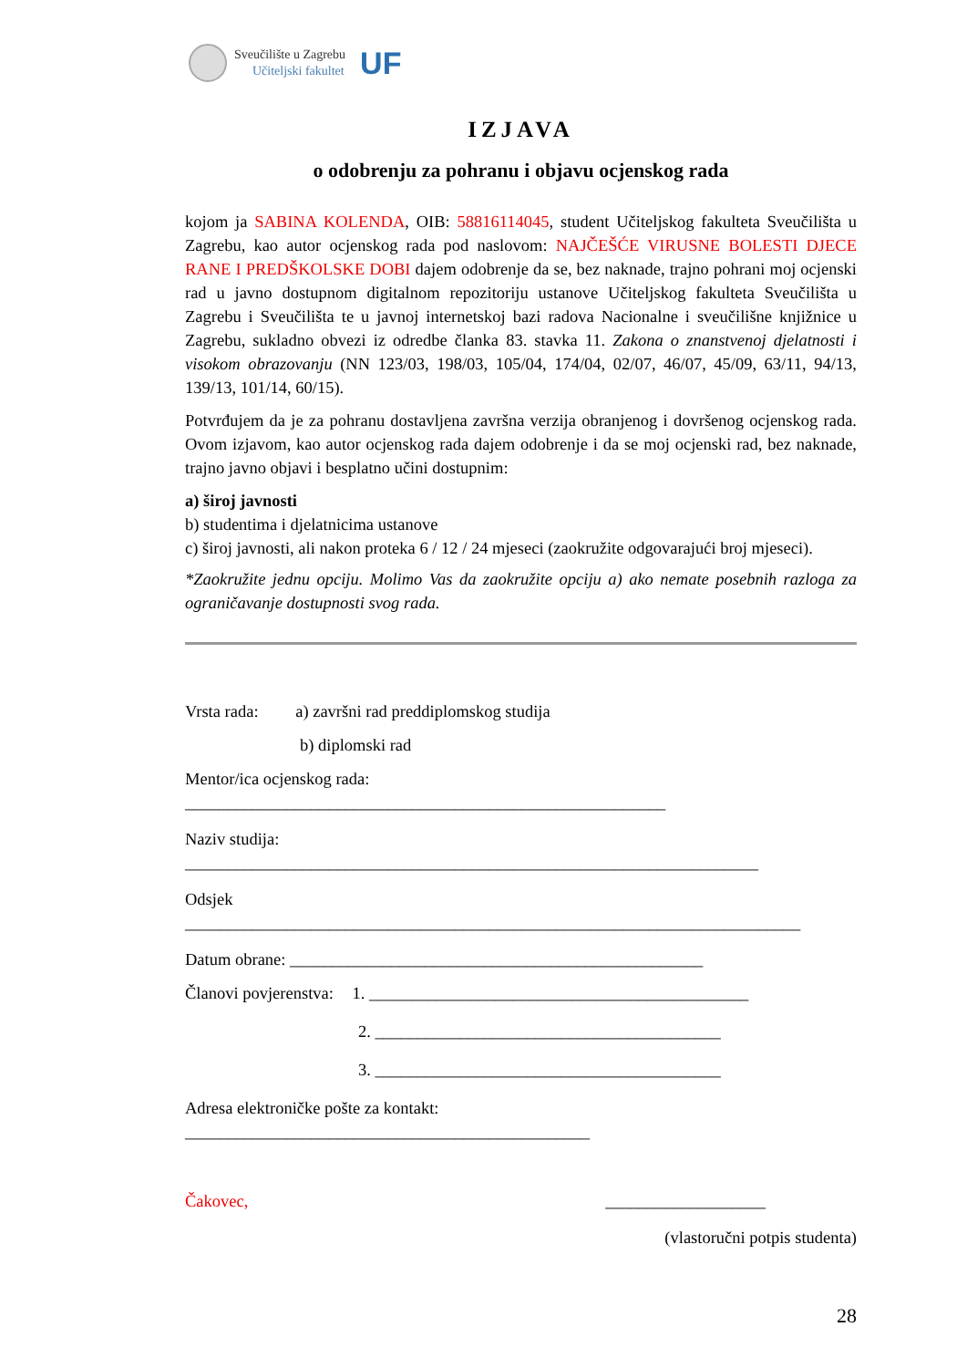Sveučilište u Zagrebu
Učiteljski fakultet
UF
IZJAVA
o odobrenju za pohranu i objavu ocjenskog rada
kojom ja SABINA KOLENDA, OIB: 58816114045, student Učiteljskog fakulteta Sveučilišta u Zagrebu, kao autor ocjenskog rada pod naslovom: NAJČEŠĆE VIRUSNE BOLESTI DJECE RANE I PREDŠKOLSKE DOBI dajem odobrenje da se, bez naknade, trajno pohrani moj ocjenski rad u javno dostupnom digitalnom repozitoriju ustanove Učiteljskog fakulteta Sveučilišta u Zagrebu i Sveučilišta te u javnoj internetskoj bazi radova Nacionalne i sveučilišne knjižnice u Zagrebu, sukladno obvezi iz odredbe članka 83. stavka 11. Zakona o znanstvenoj djelatnosti i visokom obrazovanju (NN 123/03, 198/03, 105/04, 174/04, 02/07, 46/07, 45/09, 63/11, 94/13, 139/13, 101/14, 60/15).
Potvrđujem da je za pohranu dostavljena završna verzija obranjenog i dovršenog ocjenskog rada. Ovom izjavom, kao autor ocjenskog rada dajem odobrenje i da se moj ocjenski rad, bez naknade, trajno javno objavi i besplatno učini dostupnim:
a) široj javnosti
b) studentima i djelatnicima ustanove
c) široj javnosti, ali nakon proteka 6 / 12 / 24 mjeseci (zaokružite odgovarajući broj mjeseci).
*Zaokružite jednu opciju. Molimo Vas da zaokružite opciju a) ako nemate posebnih razloga za ograničavanje dostupnosti svog rada.
Vrsta rada: a) završni rad preddiplomskog studija
b) diplomski rad
Mentor/ica ocjenskog rada:
_________________________________________________________
Naziv studija:
____________________________________________________________________
Odsjek
_________________________________________________________________________
Datum obrane: _________________________________________________
Članovi povjerenstva: 1. _____________________________________________
2. _________________________________________
3. _________________________________________
Adresa elektroničke pošte za kontakt:
________________________________________________
Čakovec, ___________________
(vlastoručni potpis studenta)
28